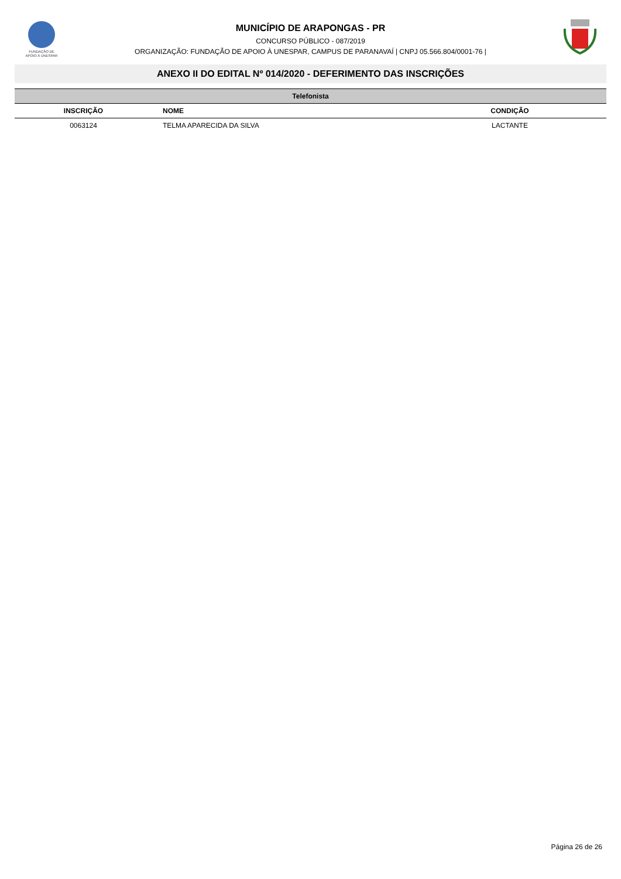FUNDAÇÃO DE
APOIO À UNESPAR
MUNICÍPIO DE ARAPONGAS - PR
CONCURSO PÚBLICO - 087/2019
ORGANIZAÇÃO: FUNDAÇÃO DE APOIO À UNESPAR, CAMPUS DE PARANAVAÍ | CNPJ 05.566.804/0001-76 |
ANEXO II DO EDITAL Nº 014/2020 - DEFERIMENTO DAS INSCRIÇÕES
| Telefonista | | |
| --- | --- | --- |
| INSCRIÇÃO | NOME | CONDIÇÃO |
| 0063124 | TELMA APARECIDA DA SILVA | LACTANTE |
Página 26 de 26